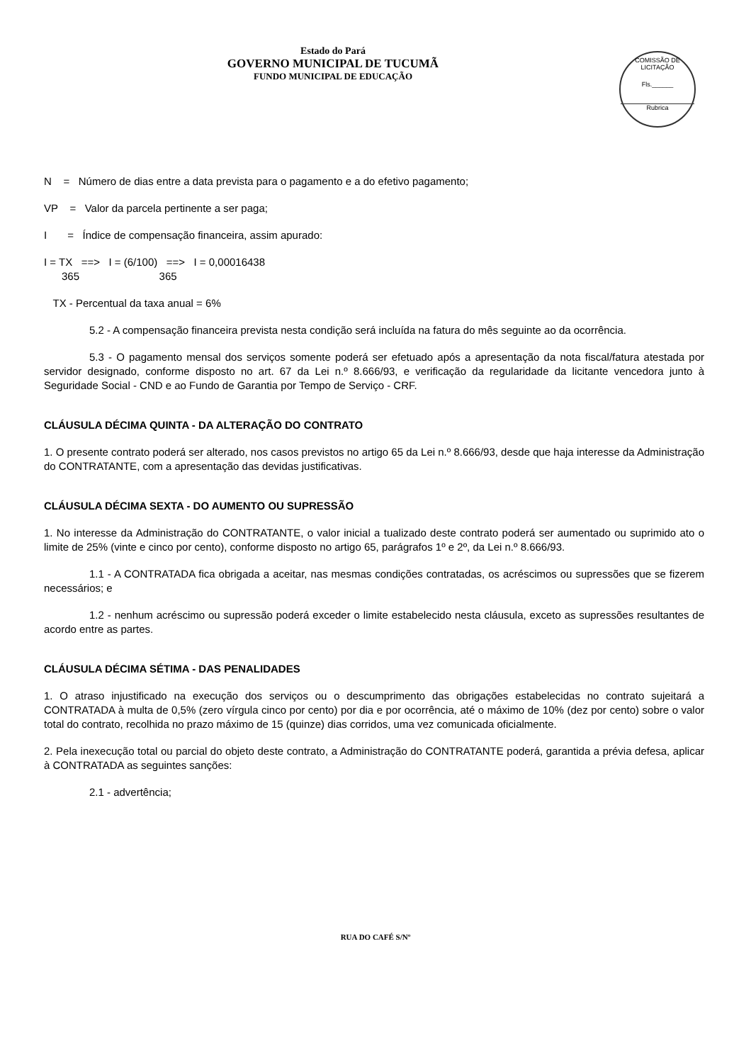Estado do Pará
GOVERNO MUNICIPAL DE TUCUMÃ
FUNDO MUNICIPAL DE EDUCAÇÃO
COMISSÃO DE LICITAÇÃO
Fls.______
Rubrica
N = Número de dias entre a data prevista para o pagamento e a do efetivo pagamento;
VP = Valor da parcela pertinente a ser paga;
I = Índice de compensação financeira, assim apurado:
I = TX ==> I = (6/100) ==> I = 0,00016438
365 365
TX - Percentual da taxa anual = 6%
5.2 - A compensação financeira prevista nesta condição será incluída na fatura do mês seguinte ao da ocorrência.
5.3 - O pagamento mensal dos serviços somente poderá ser efetuado após a apresentação da nota fiscal/fatura atestada por servidor designado, conforme disposto no art. 67 da Lei n.º 8.666/93, e verificação da regularidade da licitante vencedora junto à Seguridade Social - CND e ao Fundo de Garantia por Tempo de Serviço - CRF.
CLÁUSULA DÉCIMA QUINTA - DA ALTERAÇÃO DO CONTRATO
1. O presente contrato poderá ser alterado, nos casos previstos no artigo 65 da Lei n.º 8.666/93, desde que haja interesse da Administração do CONTRATANTE, com a apresentação das devidas justificativas.
CLÁUSULA DÉCIMA SEXTA - DO AUMENTO OU SUPRESSÃO
1. No interesse da Administração do CONTRATANTE, o valor inicial a tualizado deste contrato poderá ser aumentado ou suprimido ato o limite de 25% (vinte e cinco por cento), conforme disposto no artigo 65, parágrafos 1º e 2º, da Lei n.º 8.666/93.
1.1 - A CONTRATADA fica obrigada a aceitar, nas mesmas condições contratadas, os acréscimos ou supressões que se fizerem necessários; e
1.2 - nenhum acréscimo ou supressão poderá exceder o limite estabelecido nesta cláusula, exceto as supressões resultantes de acordo entre as partes.
CLÁUSULA DÉCIMA SÉTIMA - DAS PENALIDADES
1. O atraso injustificado na execução dos serviços ou o descumprimento das obrigações estabelecidas no contrato sujeitará a CONTRATADA à multa de 0,5% (zero vírgula cinco por cento) por dia e por ocorrência, até o máximo de 10% (dez por cento) sobre o valor total do contrato, recolhida no prazo máximo de 15 (quinze) dias corridos, uma vez comunicada oficialmente.
2. Pela inexecução total ou parcial do objeto deste contrato, a Administração do CONTRATANTE poderá, garantida a prévia defesa, aplicar à CONTRATADA as seguintes sanções:
2.1 - advertência;
RUA DO CAFÉ S/Nº